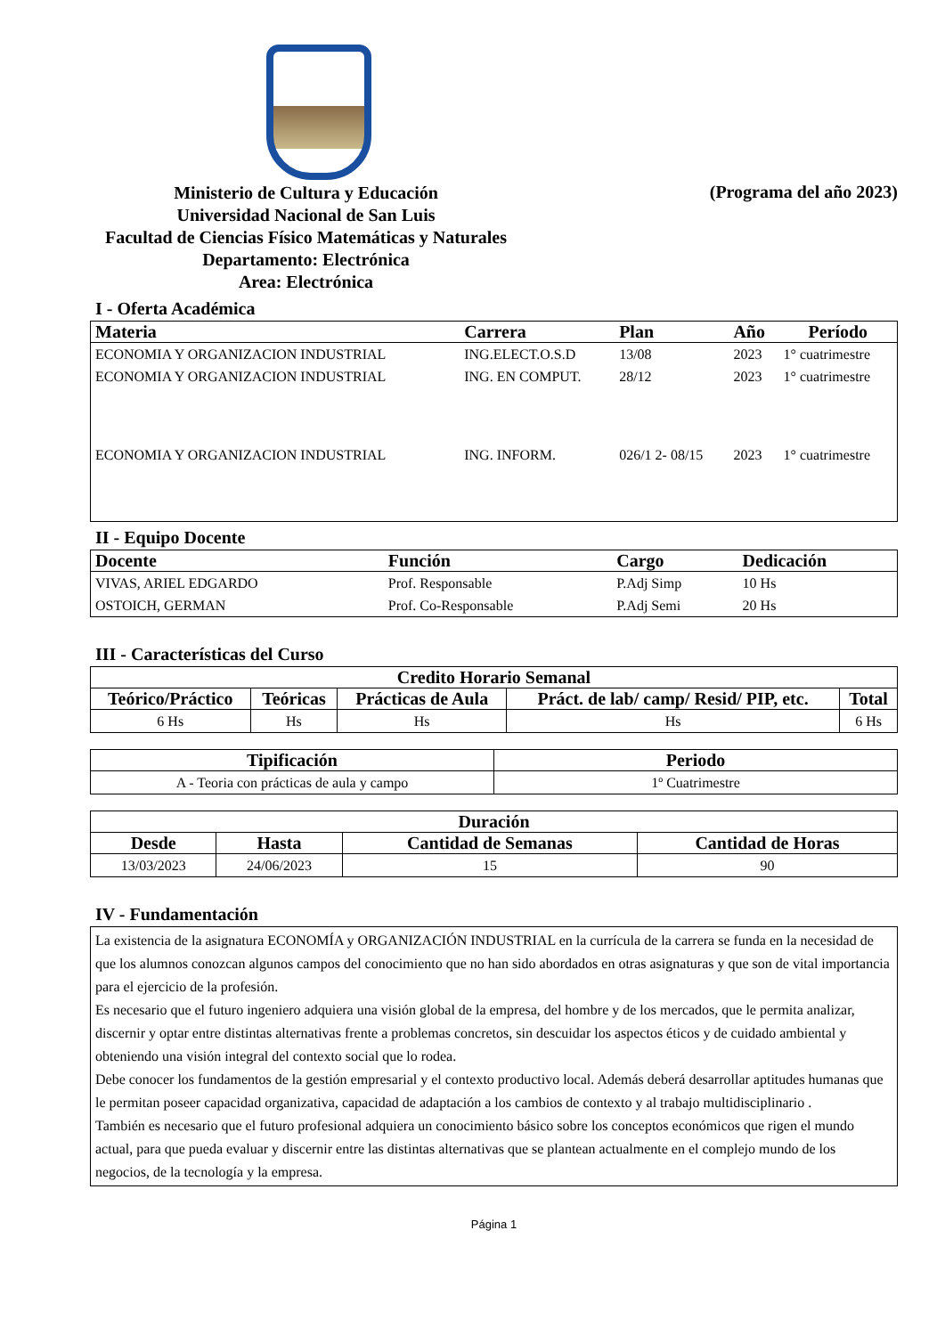Ministerio de Cultura y Educación
Universidad Nacional de San Luis
Facultad de Ciencias Físico Matemáticas y Naturales
Departamento: Electrónica
Area: Electrónica
(Programa del año 2023)
I - Oferta Académica
| Materia | Carrera | Plan | Año | Período |
| --- | --- | --- | --- | --- |
| ECONOMIA Y ORGANIZACION INDUSTRIAL | ING.ELECT.O.S.D | 13/08 | 2023 | 1° cuatrimestre |
| ECONOMIA Y ORGANIZACION INDUSTRIAL | ING. EN COMPUT. | 28/12 | 2023 | 1° cuatrimestre |
| ECONOMIA Y ORGANIZACION INDUSTRIAL | ING. INFORM. | 026/1 2- 08/15 | 2023 | 1° cuatrimestre |
II - Equipo Docente
| Docente | Función | Cargo | Dedicación |
| --- | --- | --- | --- |
| VIVAS, ARIEL EDGARDO | Prof. Responsable | P.Adj Simp | 10 Hs |
| OSTOICH, GERMAN | Prof. Co-Responsable | P.Adj Semi | 20 Hs |
III - Características del Curso
| Credito Horario Semanal | | | | |
| --- | --- | --- | --- | --- |
| Teórico/Práctico | Teóricas | Prácticas de Aula | Práct. de lab/ camp/ Resid/ PIP, etc. | Total |
| 6 Hs | Hs | Hs | Hs | 6 Hs |
| Tipificación | Periodo |
| --- | --- |
| A - Teoria con prácticas de aula y campo | 1º Cuatrimestre |
| Duración | | | |
| --- | --- | --- | --- |
| Desde | Hasta | Cantidad de Semanas | Cantidad de Horas |
| 13/03/2023 | 24/06/2023 | 15 | 90 |
IV - Fundamentación
La existencia de la asignatura ECONOMÍA y ORGANIZACIÓN INDUSTRIAL en la currícula de la carrera se funda en la necesidad de que los alumnos conozcan algunos campos del conocimiento que no han sido abordados en otras asignaturas y que son de vital importancia para el ejercicio de la profesión.
Es necesario que el futuro ingeniero adquiera una visión global de la empresa, del hombre y de los mercados, que le permita analizar, discernir y optar entre distintas alternativas frente a problemas concretos, sin descuidar los aspectos éticos y de cuidado ambiental y obteniendo una visión integral del contexto social que lo rodea.
Debe conocer los fundamentos de la gestión empresarial y el contexto productivo local. Además deberá desarrollar aptitudes humanas que le permitan poseer capacidad organizativa, capacidad de adaptación a los cambios de contexto y al trabajo multidisciplinario .
También es necesario que el futuro profesional adquiera un conocimiento básico sobre los conceptos económicos que rigen el mundo actual, para que pueda evaluar y discernir entre las distintas alternativas que se plantean actualmente en el complejo mundo de los negocios, de la tecnología y la empresa.
Página 1